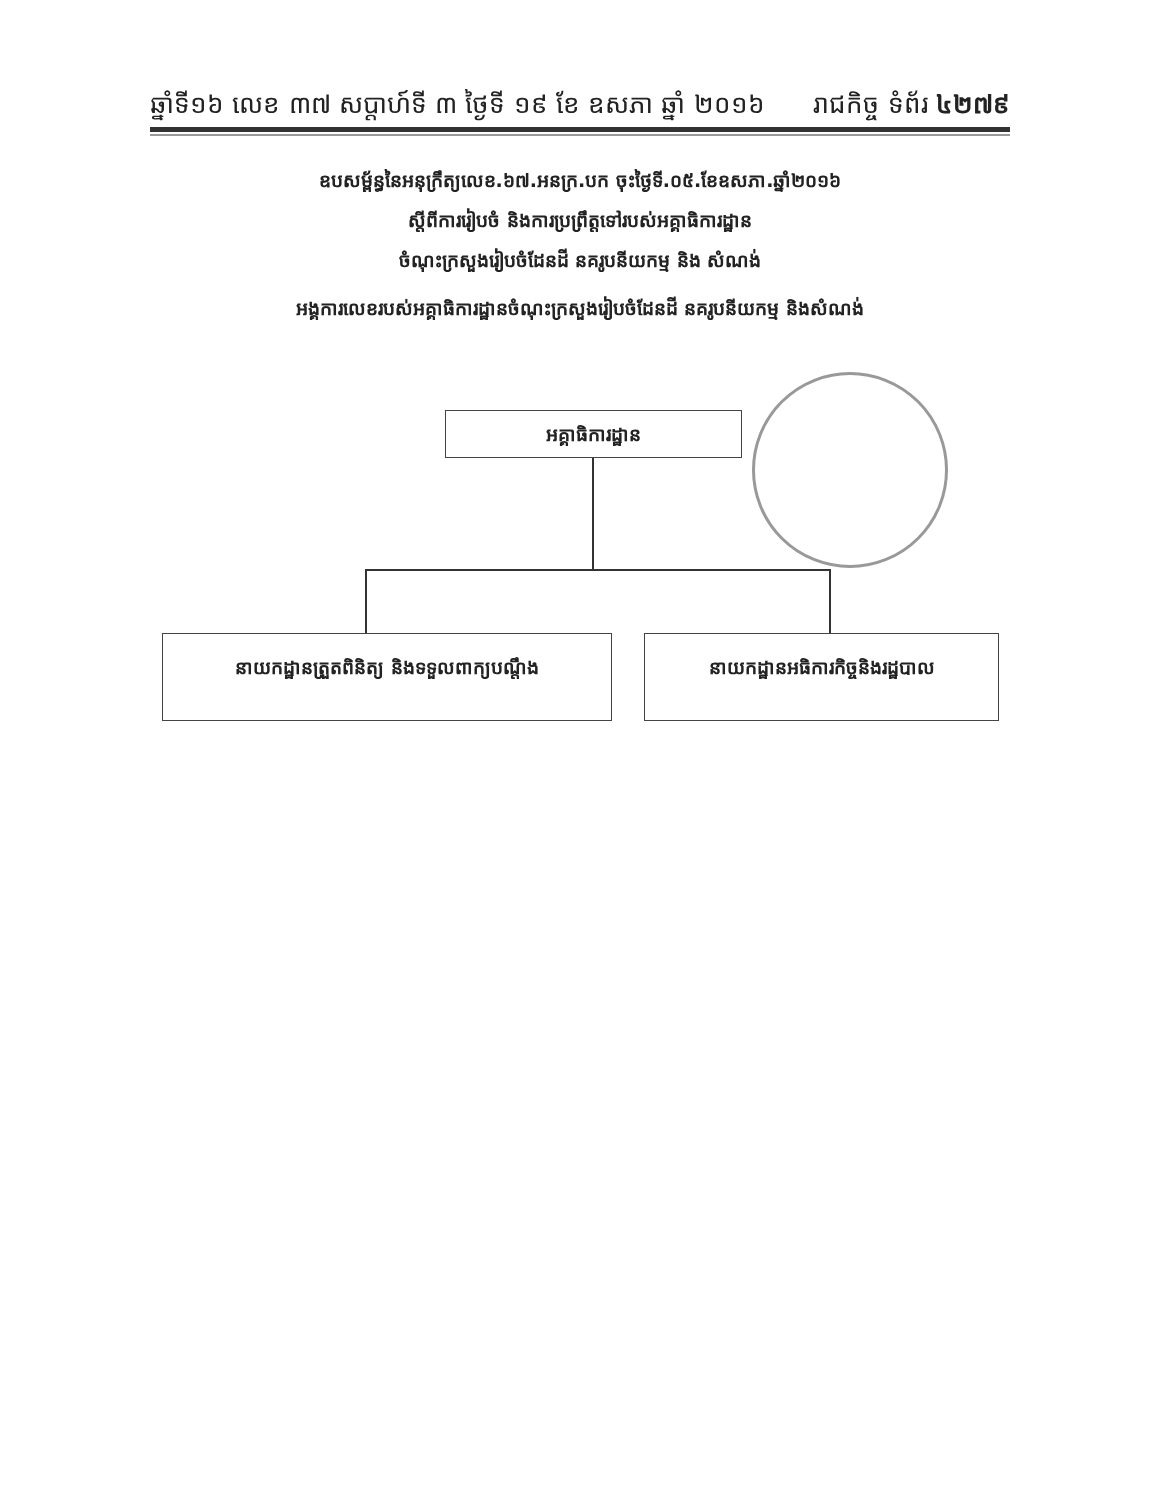ឆ្នាំទី១៦ លេខ ៣៧ សប្តាហ៍ទី ៣ ថ្ងៃទី ១៩ ខែ ឧសភា ឆ្នាំ ២០១៦ រាជកិច្ច ទំព័រ ៤២៧៩
ឧបសម្ព័ន្ធនៃអនុក្រឹត្យលេខ.៦៧.អនក្រ.បក ចុះថ្ងៃទី.០៥.ខែឧសភា.ឆ្នាំ២០១៦
ស្តីពីការរៀបចំ និងការប្រព្រឹត្តទៅរបស់អគ្គាធិការដ្ឋាន
ចំណុះក្រសួងរៀបចំដែនដី នគរូបនីយកម្ម និង សំណង់
អង្គការលេខរបស់អគ្គាធិការដ្ឋានចំណុះក្រសួងរៀបចំដែនដី នគរូបនីយកម្ម និងសំណង់
អគ្គាធិការដ្ឋាន
នាយកដ្ឋានត្រួតពិនិត្យ និងទទួលពាក្យបណ្តឹង
នាយកដ្ឋានអធិការកិច្ចនិងរដ្ឋបាល